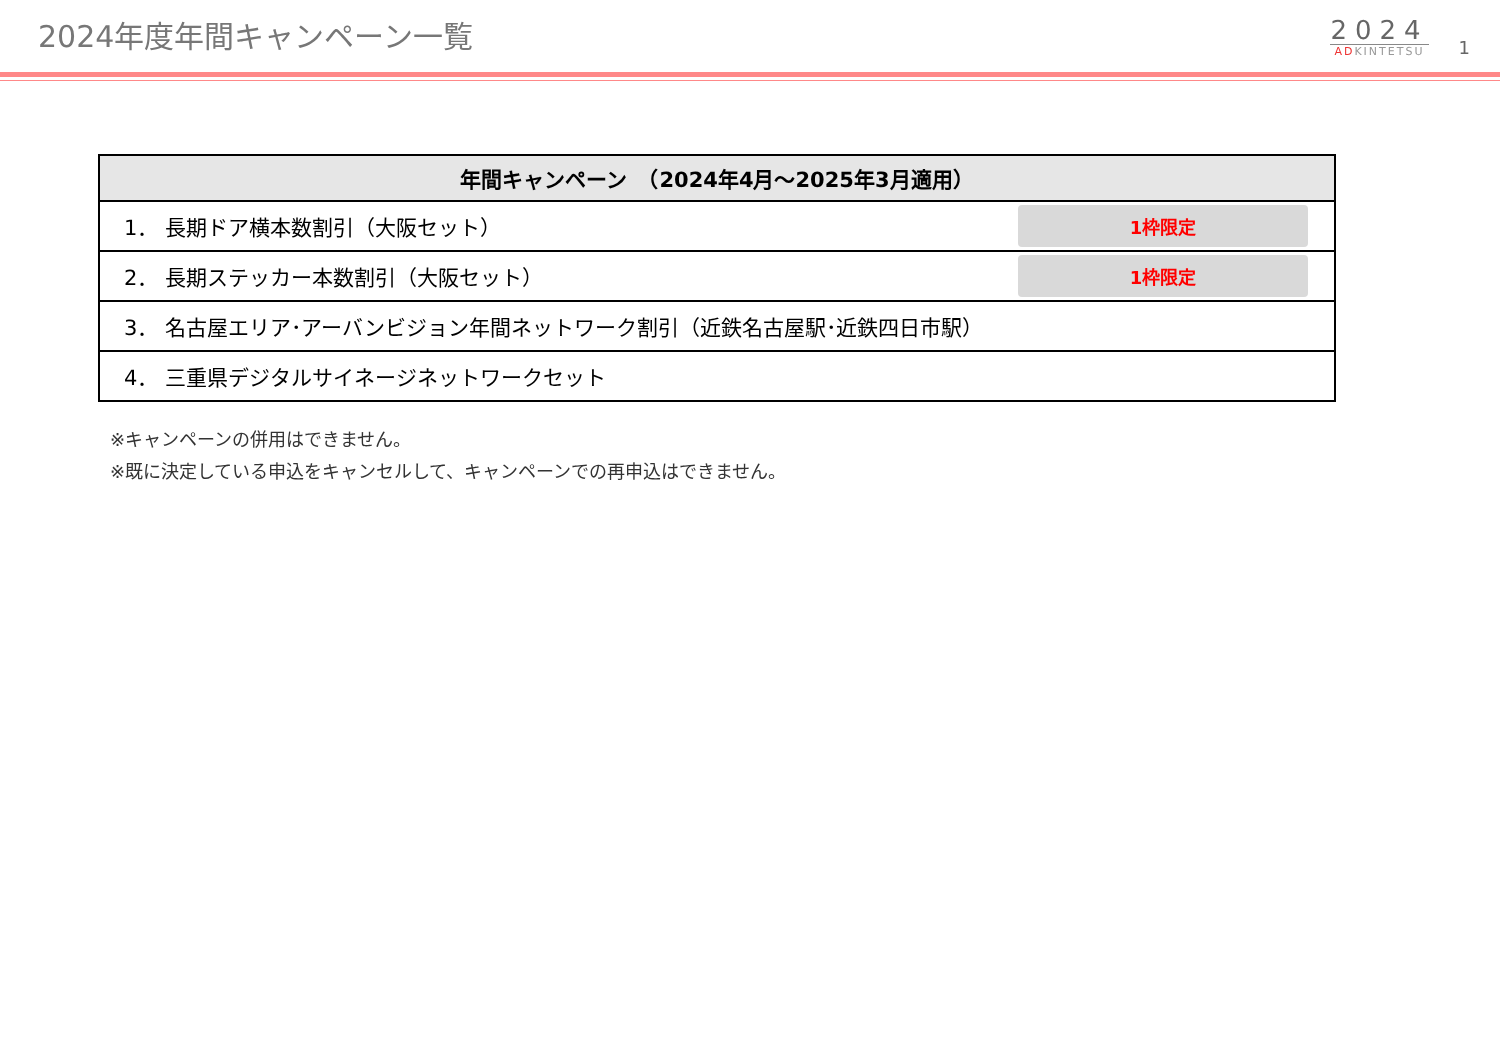2024年度年間キャンペーン一覧
2024
ADKINTETSU
1
| 年間キャンペーン （2024年4月～2025年3月適用） | |
| --- | --- |
| 1． 長期ドア横本数割引（大阪セット） | 1枠限定 |
| 2． 長期ステッカー本数割引（大阪セット） | 1枠限定 |
| 3． 名古屋エリア･アーバンビジョン年間ネットワーク割引（近鉄名古屋駅･近鉄四日市駅） | |
| 4． 三重県デジタルサイネージネットワークセット | |
※キャンペーンの併用はできません。
※既に決定している申込をキャンセルして、キャンペーンでの再申込はできません。